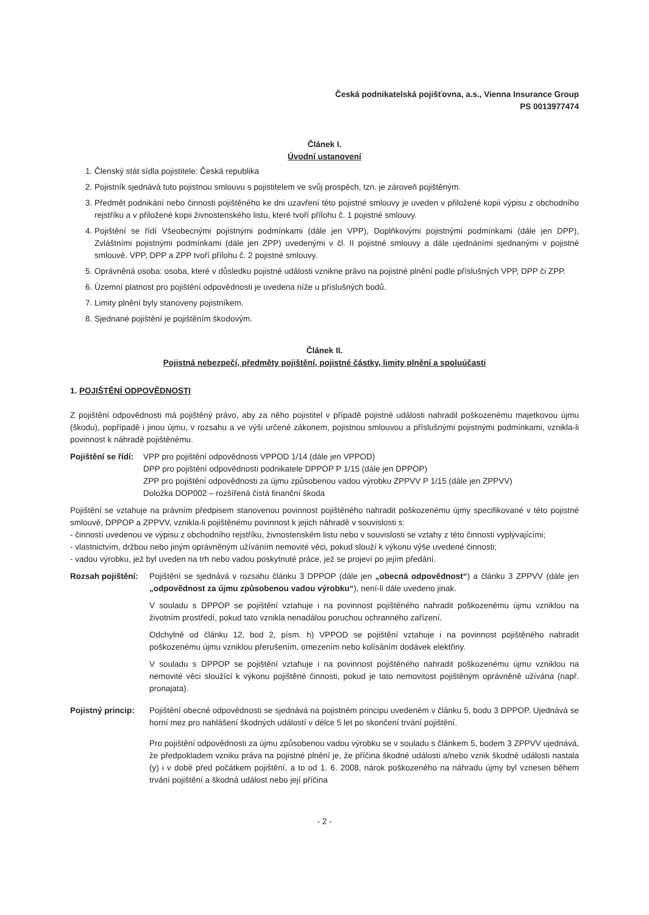Česká podnikatelská pojišťovna, a.s., Vienna Insurance Group
PS 0013977474
Článek I.
Úvodní ustanovení
1. Členský stát sídla pojistitele: Česká republika
2. Pojistník sjednává tuto pojistnou smlouvu s pojistitelem ve svůj prospěch, tzn. je zároveň pojištěným.
3. Předmět podnikání nebo činnosti pojištěného ke dni uzavření této pojistné smlouvy je uveden v přiložené kopii výpisu z obchodního rejstříku a v přiložené kopii živnostenského listu, které tvoří přílohu č. 1 pojistné smlouvy.
4. Pojištění se řídí Všeobecnými pojistnými podmínkami (dále jen VPP), Doplňkovými pojistnými podmínkami (dále jen DPP), Zvláštními pojistnými podmínkami (dále jen ZPP) uvedenými v čl. II pojistné smlouvy a dále ujednáními sjednanými v pojistné smlouvě. VPP, DPP a ZPP tvoří přílohu č. 2 pojistné smlouvy.
5. Oprávněná osoba: osoba, které v důsledku pojistné události vznikne právo na pojistné plnění podle příslušných VPP, DPP či ZPP.
6. Územní platnost pro pojištění odpovědnosti je uvedena níže u příslušných bodů.
7. Limity plnění byly stanoveny pojistníkem.
8. Sjednané pojištění je pojištěním škodovým.
Článek II.
Pojistná nebezpečí, předměty pojištění, pojistné částky, limity plnění a spoluúčasti
1. POJIŠTĚNÍ ODPOVĚDNOSTI
Z pojištění odpovědnosti má pojištěný právo, aby za něho pojistitel v případě pojistné události nahradil poškozenému majetkovou újmu (škodu), popřípadě i jinou újmu, v rozsahu a ve výši určené zákonem, pojistnou smlouvou a příslušnými pojistnými podmínkami, vznikla-li povinnost k náhradě pojištěnému.
Pojištění se řídí: VPP pro pojištění odpovědnosti VPPOD 1/14 (dále jen VPPOD)
DPP pro pojištění odpovědnosti podnikatele DPPOP P 1/15 (dále jen DPPOP)
ZPP pro pojištění odpovědnosti za újmu způsobenou vadou výrobku ZPPVV P 1/15 (dále jen ZPPVV)
Doložka DOP002 – rozšířená čistá finanční škoda
Pojištění se vztahuje na právním předpisem stanovenou povinnost pojištěného nahradit poškozenému újmy specifikované v této pojistné smlouvě, DPPOP a ZPPVV, vznikla-li pojištěnému povinnost k jejich náhradě v souvislosti s:
- činností uvedenou ve výpisu z obchodního rejstříku, živnostenském listu nebo v souvislosti se vztahy z této činnosti vyplývajícími;
- vlastnictvím, držbou nebo jiným oprávněným užíváním nemovité věci, pokud slouží k výkonu výše uvedené činnosti;
- vadou výrobku, jež byl uveden na trh nebo vadou poskytnuté práce, jež se projeví po jejím předání.
Rozsah pojištění: Pojištění se sjednává v rozsahu článku 3 DPPOP (dále jen „obecná odpovědnost“) a článku 3 ZPPVV (dále jen „odpovědnost za újmu způsobenou vadou výrobku“), není-li dále uvedeno jinak.
V souladu s DPPOP se pojištění vztahuje i na povinnost pojištěného nahradit poškozenému újmu vzniklou na životním prostředí, pokud tato vznikla nenadálou poruchou ochranného zařízení.
Odchylně od článku 12, bod 2, písm. h) VPPOD se pojištění vztahuje i na povinnost pojištěného nahradit poškozenému újmu vzniklou přerušením, omezením nebo kolísáním dodávek elektřiny.
V souladu s DPPOP se pojištění vztahuje i na povinnost pojištěného nahradit poškozenému újmu vzniklou na nemovité věci sloužící k výkonu pojištěné činnosti, pokud je tato nemovitost pojištěným oprávněně užívána (např. pronajata).
Pojistný princip: Pojištění obecné odpovědnosti se sjednává na pojistném principu uvedeném v článku 5, bodu 3 DPPOP. Ujednává se horní mez pro nahlášení škodných událostí v délce 5 let po skončení trvání pojištění.
Pro pojištění odpovědnosti za újmu způsobenou vadou výrobku se v souladu s článkem 5, bodem 3 ZPPVV ujednává, že předpokladem vzniku práva na pojistné plnění je, že příčina škodné události a/nebo vznik škodné události nastala (y) i v době před počátkem pojištění, a to od 1. 6. 2008, nárok poškozeného na náhradu újmy byl vznesen během trvání pojištění a škodná událost nebo její příčina
- 2 -